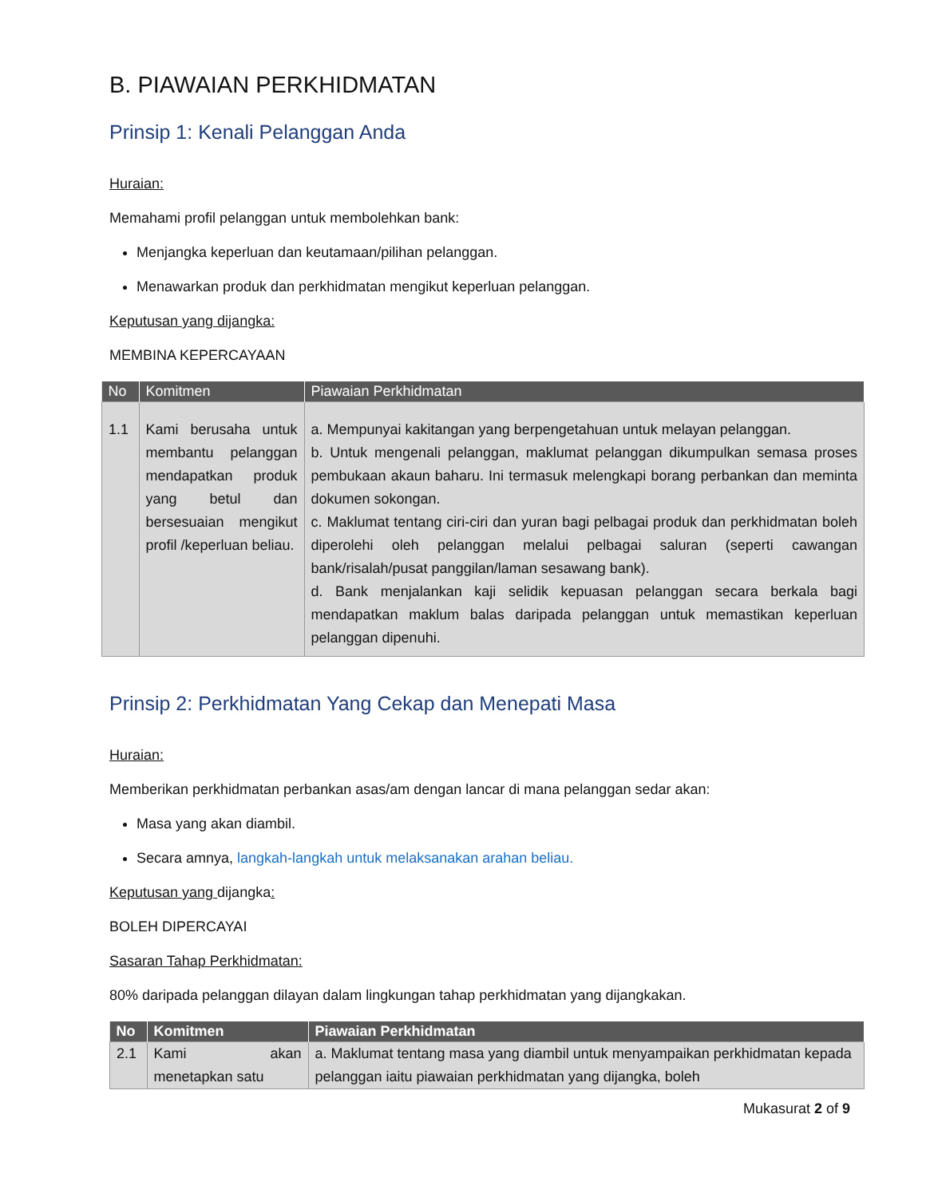B. PIAWAIAN PERKHIDMATAN
Prinsip 1: Kenali Pelanggan Anda
Huraian:
Memahami profil pelanggan untuk membolehkan bank:
Menjangka keperluan dan keutamaan/pilihan pelanggan.
Menawarkan produk dan perkhidmatan mengikut keperluan pelanggan.
Keputusan yang dijangka:
MEMBINA KEPERCAYAAN
| No | Komitmen | Piawaian Perkhidmatan |
| --- | --- | --- |
| 1.1 | Kami berusaha untuk membantu pelanggan mendapatkan produk yang betul dan bersesuaian mengikut profil /keperluan beliau. | a. Mempunyai kakitangan yang berpengetahuan untuk melayan pelanggan. b. Untuk mengenali pelanggan, maklumat pelanggan dikumpulkan semasa proses pembukaan akaun baharu. Ini termasuk melengkapi borang perbankan dan meminta dokumen sokongan. c. Maklumat tentang ciri-ciri dan yuran bagi pelbagai produk dan perkhidmatan boleh diperolehi oleh pelanggan melalui pelbagai saluran (seperti cawangan bank/risalah/pusat panggilan/laman sesawang bank). d. Bank menjalankan kaji selidik kepuasan pelanggan secara berkala bagi mendapatkan maklum balas daripada pelanggan untuk memastikan keperluan pelanggan dipenuhi. |
Prinsip 2: Perkhidmatan Yang Cekap dan Menepati Masa
Huraian:
Memberikan perkhidmatan perbankan asas/am dengan lancar di mana pelanggan sedar akan:
Masa yang akan diambil.
Secara amnya, langkah-langkah untuk melaksanakan arahan beliau.
Keputusan yang dijangka:
BOLEH DIPERCAYAI
Sasaran Tahap Perkhidmatan:
80% daripada pelanggan dilayan dalam lingkungan tahap perkhidmatan yang dijangkakan.
| No | Komitmen | Piawaian Perkhidmatan |
| --- | --- | --- |
| 2.1 | Kami akan menetapkan satu | a. Maklumat tentang masa yang diambil untuk menyampaikan perkhidmatan kepada pelanggan iaitu piawaian perkhidmatan yang dijangka, boleh |
Mukasurat 2 of 9